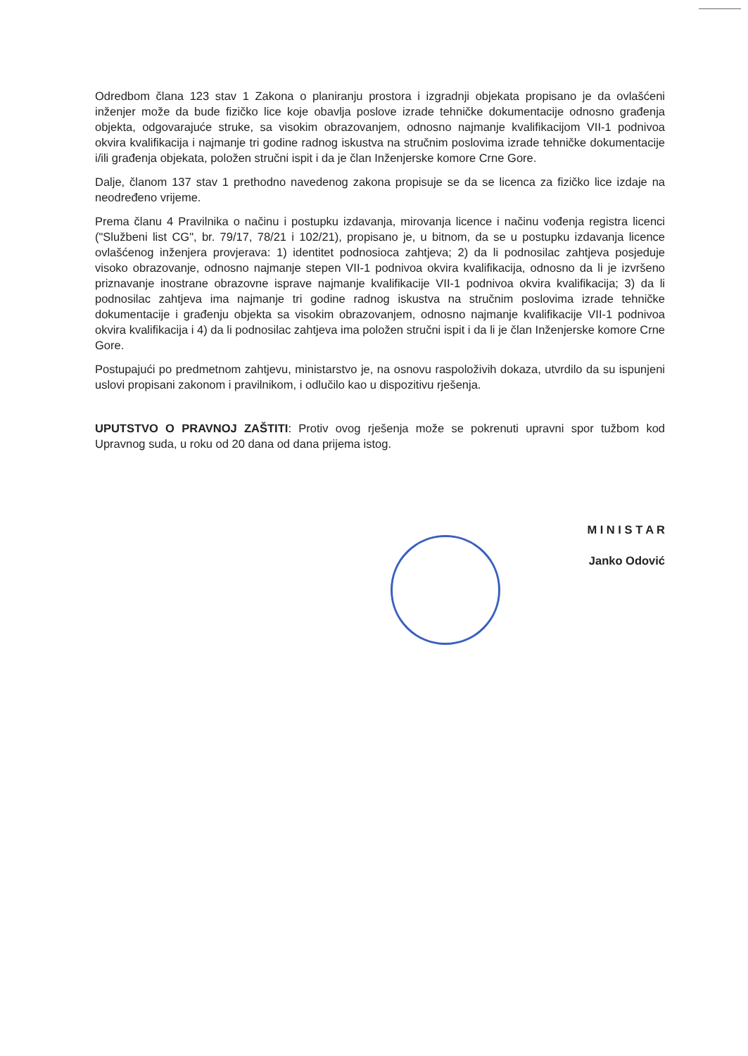Odredbom člana 123 stav 1 Zakona o planiranju prostora i izgradnji objekata propisano je da ovlašćeni inženjer može da bude fizičko lice koje obavlja poslove izrade tehničke dokumentacije odnosno građenja objekta, odgovarajuće struke, sa visokim obrazovanjem, odnosno najmanje kvalifikacijom VII-1 podnivoa okvira kvalifikacija i najmanje tri godine radnog iskustva na stručnim poslovima izrade tehničke dokumentacije i/ili građenja objekata, položen stručni ispit i da je član Inženjerske komore Crne Gore.
Dalje, članom 137 stav 1 prethodno navedenog zakona propisuje se da se licenca za fizičko lice izdaje na neodređeno vrijeme.
Prema članu 4 Pravilnika o načinu i postupku izdavanja, mirovanja licence i načinu vođenja registra licenci ("Službeni list CG", br. 79/17, 78/21 i 102/21), propisano je, u bitnom, da se u postupku izdavanja licence ovlašćenog inženjera provjerava: 1) identitet podnosioca zahtjeva; 2) da li podnosilac zahtjeva posjeduje visoko obrazovanje, odnosno najmanje stepen VII-1 podnivoa okvira kvalifikacija, odnosno da li je izvršeno priznavanje inostrane obrazovne isprave najmanje kvalifikacije VII-1 podnivoa okvira kvalifikacija; 3) da li podnosilac zahtjeva ima najmanje tri godine radnog iskustva na stručnim poslovima izrade tehničke dokumentacije i građenju objekta sa visokim obrazovanjem, odnosno najmanje kvalifikacije VII-1 podnivoa okvira kvalifikacija i 4) da li podnosilac zahtjeva ima položen stručni ispit i da li je član Inženjerske komore Crne Gore.
Postupajući po predmetnom zahtjevu, ministarstvo je, na osnovu raspoloživih dokaza, utvrdilo da su ispunjeni uslovi propisani zakonom i pravilnikom, i odlučilo kao u dispozitivu rješenja.
UPUTSTVO O PRAVNOJ ZAŠTITI: Protiv ovog rješenja može se pokrenuti upravni spor tužbom kod Upravnog suda, u roku od 20 dana od dana prijema istog.
M I N I S T A R
Janko Odović